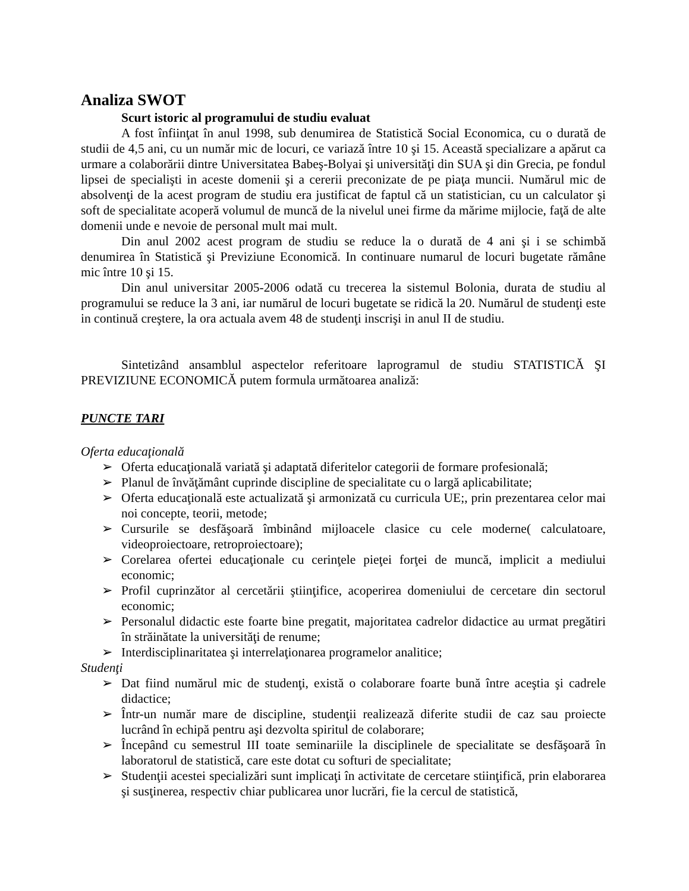Analiza SWOT
Scurt istoric al programului de studiu evaluat
A fost înfiinţat în anul 1998, sub denumirea de Statistică Social Economica, cu o durată de studii de 4,5 ani, cu un număr mic de locuri, ce variază între 10 şi 15. Această specializare a apărut ca urmare a colaborării dintre Universitatea Babeş-Bolyai şi universităţi din SUA şi din Grecia, pe fondul lipsei de specialişti in aceste domenii şi a cererii preconizate de pe piaţa muncii. Numărul mic de absolvenţi de la acest program de studiu era justificat de faptul că un statistician, cu un calculator şi soft de specialitate acoperă volumul de muncă de la nivelul unei firme da mărime mijlocie, faţă de alte domenii unde e nevoie de personal mult mai mult.
Din anul 2002 acest program de studiu se reduce la o durată de 4 ani şi i se schimbă denumirea în Statistică şi Previziune Economică. In continuare numarul de locuri bugetate rămâne mic între 10 şi 15.
Din anul universitar 2005-2006 odată cu trecerea la sistemul Bolonia, durata de studiu al programului se reduce la 3 ani, iar numărul de locuri bugetate se ridică la 20. Numărul de studenţi este in continuă creştere, la ora actuala avem 48 de studenţi inscrişi in anul II de studiu.
Sintetizând ansamblul aspectelor referitoare laprogramul de studiu STATISTICĂ ŞI PREVIZIUNE ECONOMICĂ putem formula următoarea analiză:
PUNCTE TARI
Oferta educaţională
➢ Oferta educaţională variată şi adaptată diferitelor categorii de formare profesională;
➢ Planul de învăţământ cuprinde discipline de specialitate cu o largă aplicabilitate;
➢ Oferta educaţională este actualizată şi armonizată cu curricula UE;, prin prezentarea celor mai noi concepte, teorii, metode;
➢ Cursurile se desfăşoară îmbinând mijloacele clasice cu cele moderne( calculatoare, videoproiectoare, retroproiectoare);
➢ Corelarea ofertei educaţionale cu cerinţele pieţei forţei de muncă, implicit a mediului economic;
➢ Profil cuprinzător al cercetării ştiinţifice, acoperirea domeniului de cercetare din sectorul economic;
➢ Personalul didactic este foarte bine pregatit, majoritatea cadrelor didactice au urmat pregătiri în străinătate la universităţi de renume;
➢ Interdisciplinaritatea şi interrelaţionarea programelor analitice;
Studenţi
➢ Dat fiind numărul mic de studenţi, există o colaborare foarte bună între aceştia şi cadrele didactice;
➢ Într-un număr mare de discipline, studenţii realizează diferite studii de caz sau proiecte lucrând în echipă pentru aşi dezvolta spiritul de colaborare;
➢ Începând cu semestrul III toate seminariile la disciplinele de specialitate se desfăşoară în laboratorul de statistică, care este dotat cu softuri de specialitate;
➢ Studenţii acestei specializări sunt implicaţi în activitate de cercetare stiinţifică, prin elaborarea şi susţinerea, respectiv chiar publicarea unor lucrări, fie la cercul de statistică,